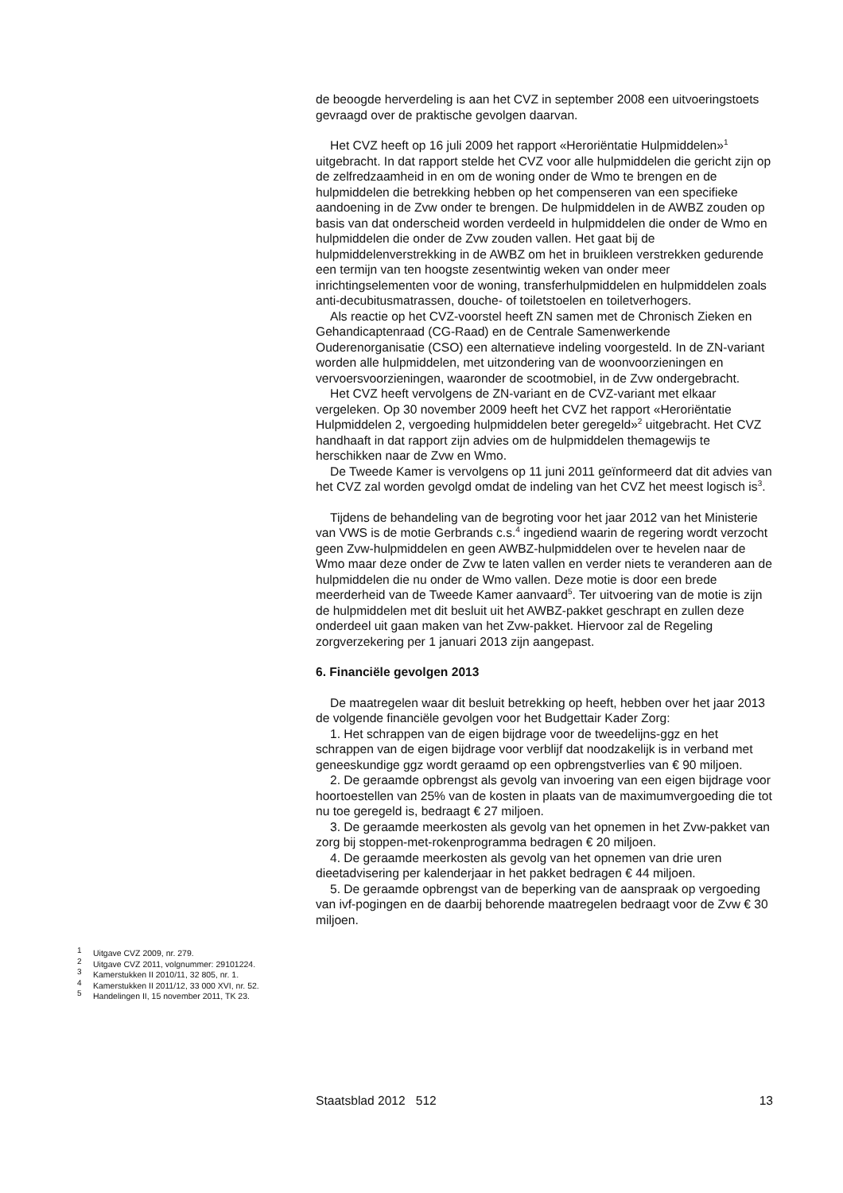de beoogde herverdeling is aan het CVZ in september 2008 een uitvoeringstoets gevraagd over de praktische gevolgen daarvan.
Het CVZ heeft op 16 juli 2009 het rapport «Heroriëntatie Hulpmiddelen»<sup>1</sup> uitgebracht. In dat rapport stelde het CVZ voor alle hulpmiddelen die gericht zijn op de zelfredzaamheid in en om de woning onder de Wmo te brengen en de hulpmiddelen die betrekking hebben op het compenseren van een specifieke aandoening in de Zvw onder te brengen. De hulpmiddelen in de AWBZ zouden op basis van dat onderscheid worden verdeeld in hulpmiddelen die onder de Wmo en hulpmiddelen die onder de Zvw zouden vallen. Het gaat bij de hulpmiddelenverstrekking in de AWBZ om het in bruikleen verstrekken gedurende een termijn van ten hoogste zesentwintig weken van onder meer inrichtingselementen voor de woning, transferhulpmiddelen en hulpmiddelen zoals anti-decubitusmatrassen, douche- of toiletstoelen en toiletverhogers.
Als reactie op het CVZ-voorstel heeft ZN samen met de Chronisch Zieken en Gehandicaptenraad (CG-Raad) en de Centrale Samenwerkende Ouderenorganisatie (CSO) een alternatieve indeling voorgesteld. In de ZN-variant worden alle hulpmiddelen, met uitzondering van de woonvoorzieningen en vervoersvoorzieningen, waaronder de scootmobiel, in de Zvw ondergebracht.
Het CVZ heeft vervolgens de ZN-variant en de CVZ-variant met elkaar vergeleken. Op 30 november 2009 heeft het CVZ het rapport «Heroriëntatie Hulpmiddelen 2, vergoeding hulpmiddelen beter geregeld»<sup>2</sup> uitgebracht. Het CVZ handhaaft in dat rapport zijn advies om de hulpmiddelen themagewijs te herschikken naar de Zvw en Wmo.
De Tweede Kamer is vervolgens op 11 juni 2011 geïnformeerd dat dit advies van het CVZ zal worden gevolgd omdat de indeling van het CVZ het meest logisch is<sup>3</sup>.
Tijdens de behandeling van de begroting voor het jaar 2012 van het Ministerie van VWS is de motie Gerbrands c.s.<sup>4</sup> ingediend waarin de regering wordt verzocht geen Zvw-hulpmiddelen en geen AWBZ-hulpmiddelen over te hevelen naar de Wmo maar deze onder de Zvw te laten vallen en verder niets te veranderen aan de hulpmiddelen die nu onder de Wmo vallen. Deze motie is door een brede meerderheid van de Tweede Kamer aanvaard<sup>5</sup>. Ter uitvoering van de motie is zijn de hulpmiddelen met dit besluit uit het AWBZ-pakket geschrapt en zullen deze onderdeel uit gaan maken van het Zvw-pakket. Hiervoor zal de Regeling zorgverzekering per 1 januari 2013 zijn aangepast.
6. Financiële gevolgen 2013
De maatregelen waar dit besluit betrekking op heeft, hebben over het jaar 2013 de volgende financiële gevolgen voor het Budgettair Kader Zorg:
1. Het schrappen van de eigen bijdrage voor de tweedelijns-ggz en het schrappen van de eigen bijdrage voor verblijf dat noodzakelijk is in verband met geneeskundige ggz wordt geraamd op een opbrengstverlies van € 90 miljoen.
2. De geraamde opbrengst als gevolg van invoering van een eigen bijdrage voor hoortoestellen van 25% van de kosten in plaats van de maximumvergoeding die tot nu toe geregeld is, bedraagt € 27 miljoen.
3. De geraamde meerkosten als gevolg van het opnemen in het Zvw-pakket van zorg bij stoppen-met-rokenprogramma bedragen € 20 miljoen.
4. De geraamde meerkosten als gevolg van het opnemen van drie uren dieetadvisering per kalenderjaar in het pakket bedragen € 44 miljoen.
5. De geraamde opbrengst van de beperking van de aanspraak op vergoeding van ivf-pogingen en de daarbij behorende maatregelen bedraagt voor de Zvw € 30 miljoen.
<sup>1</sup> Uitgave CVZ 2009, nr. 279.
<sup>2</sup> Uitgave CVZ 2011, volgnummer: 29101224.
<sup>3</sup> Kamerstukken II 2010/11, 32 805, nr. 1.
<sup>4</sup> Kamerstukken II 2011/12, 33 000 XVI, nr. 52.
<sup>5</sup> Handelingen II, 15 november 2011, TK 23.
Staatsblad 2012 512 13